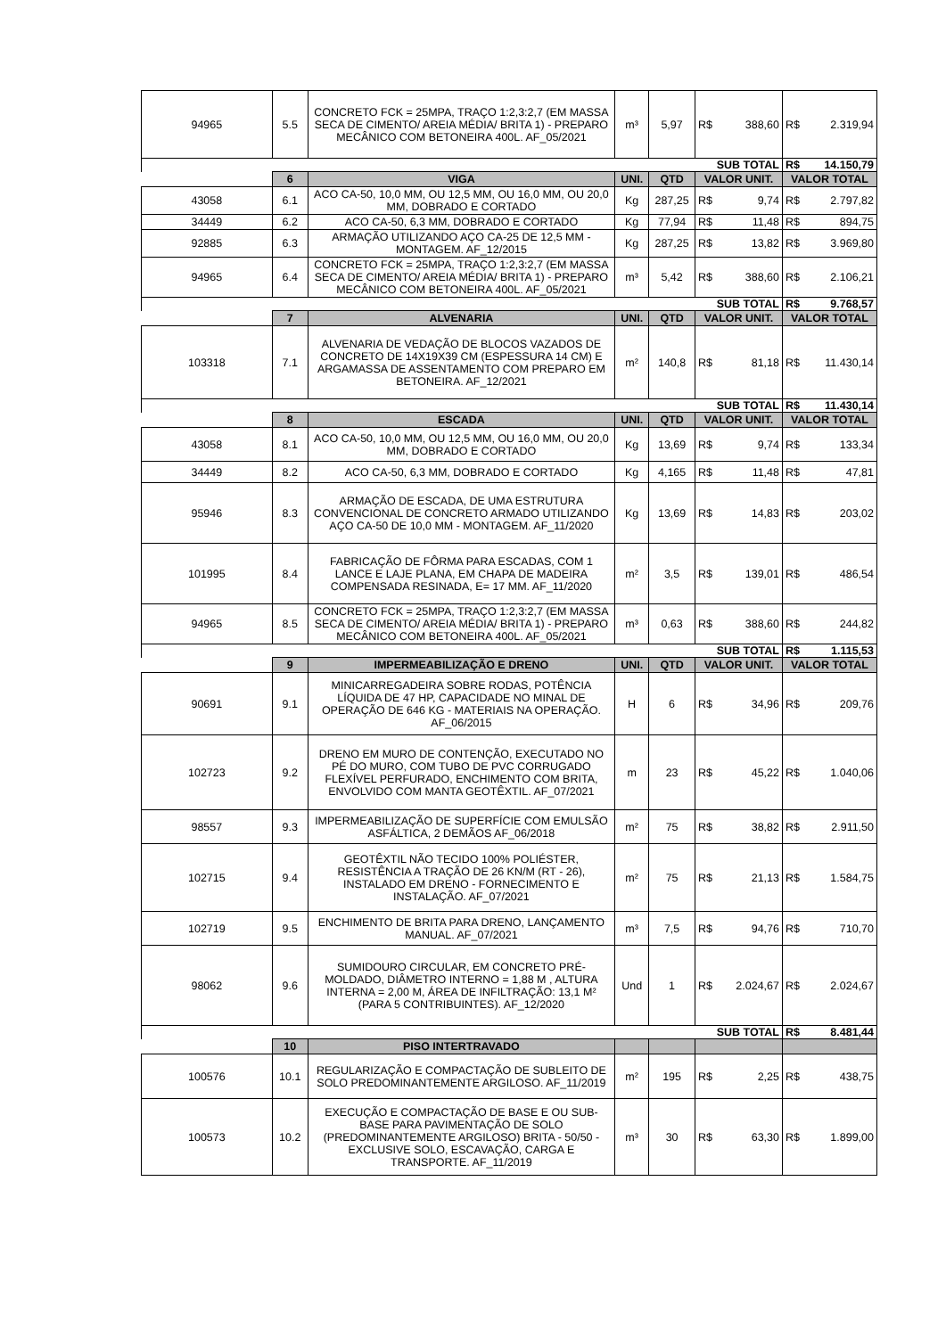| 94965 | 5.5 | CONCRETO FCK = 25MPA, TRAÇO 1:2,3:2,7 (EM MASSA SECA DE CIMENTO/ AREIA MÉDIA/ BRITA 1) - PREPARO MECÂNICO COM BETONEIRA 400L. AF_05/2021 | m³ | 5,97 | R$ | 388,60 | R$ | 2.319,94 |
| | | | | | SUB TOTAL | | R$ | 14.150,79 |
| | 6 | VIGA | UNI. | QTD | VALOR UNIT. | | VALOR TOTAL | |
| 43058 | 6.1 | ACO CA-50, 10,0 MM, OU 12,5 MM, OU 16,0 MM, OU 20,0 MM, DOBRADO E CORTADO | Kg | 287,25 | R$ | 9,74 | R$ | 2.797,82 |
| 34449 | 6.2 | ACO CA-50, 6,3 MM, DOBRADO E CORTADO | Kg | 77,94 | R$ | 11,48 | R$ | 894,75 |
| 92885 | 6.3 | ARMAÇÃO UTILIZANDO AÇO CA-25 DE 12,5 MM - MONTAGEM. AF_12/2015 | Kg | 287,25 | R$ | 13,82 | R$ | 3.969,80 |
| 94965 | 6.4 | CONCRETO FCK = 25MPA, TRAÇO 1:2,3:2,7 (EM MASSA SECA DE CIMENTO/ AREIA MÉDIA/ BRITA 1) - PREPARO MECÂNICO COM BETONEIRA 400L. AF_05/2021 | m³ | 5,42 | R$ | 388,60 | R$ | 2.106,21 |
| | | | | | SUB TOTAL | | R$ | 9.768,57 |
| | 7 | ALVENARIA | UNI. | QTD | VALOR UNIT. | | VALOR TOTAL | |
| 103318 | 7.1 | ALVENARIA DE VEDAÇÃO DE BLOCOS VAZADOS DE CONCRETO DE 14X19X39 CM (ESPESSURA 14 CM) E ARGAMASSA DE ASSENTAMENTO COM PREPARO EM BETONEIRA. AF_12/2021 | m² | 140,8 | R$ | 81,18 | R$ | 11.430,14 |
| | | | | | SUB TOTAL | | R$ | 11.430,14 |
| | 8 | ESCADA | UNI. | QTD | VALOR UNIT. | | VALOR TOTAL | |
| 43058 | 8.1 | ACO CA-50, 10,0 MM, OU 12,5 MM, OU 16,0 MM, OU 20,0 MM, DOBRADO E CORTADO | Kg | 13,69 | R$ | 9,74 | R$ | 133,34 |
| 34449 | 8.2 | ACO CA-50, 6,3 MM, DOBRADO E CORTADO | Kg | 4,165 | R$ | 11,48 | R$ | 47,81 |
| 95946 | 8.3 | ARMAÇÃO DE ESCADA, DE UMA ESTRUTURA CONVENCIONAL DE CONCRETO ARMADO UTILIZANDO AÇO CA-50 DE 10,0 MM - MONTAGEM. AF_11/2020 | Kg | 13,69 | R$ | 14,83 | R$ | 203,02 |
| 101995 | 8.4 | FABRICAÇÃO DE FÔRMA PARA ESCADAS, COM 1 LANCE E LAJE PLANA, EM CHAPA DE MADEIRA COMPENSADA RESINADA, E= 17 MM. AF_11/2020 | m² | 3,5 | R$ | 139,01 | R$ | 486,54 |
| 94965 | 8.5 | CONCRETO FCK = 25MPA, TRAÇO 1:2,3:2,7 (EM MASSA SECA DE CIMENTO/ AREIA MÉDIA/ BRITA 1) - PREPARO MECÂNICO COM BETONEIRA 400L. AF_05/2021 | m³ | 0,63 | R$ | 388,60 | R$ | 244,82 |
| | | | | | SUB TOTAL | | R$ | 1.115,53 |
| | 9 | IMPERMEABILIZAÇÃO E DRENO | UNI. | QTD | VALOR UNIT. | | VALOR TOTAL | |
| 90691 | 9.1 | MINICARREGADEIRA SOBRE RODAS, POTÊNCIA LÍQUIDA DE 47 HP, CAPACIDADE NO MINAL DE OPERAÇÃO DE 646 KG - MATERIAIS NA OPERAÇÃO. AF_06/2015 | H | 6 | R$ | 34,96 | R$ | 209,76 |
| 102723 | 9.2 | DRENO EM MURO DE CONTENÇÃO, EXECUTADO NO PÉ DO MURO, COM TUBO DE PVC CORRUGADO FLEXÍVEL PERFURADO, ENCHIMENTO COM BRITA, ENVOLVIDO COM MANTA GEOTÊXTIL. AF_07/2021 | m | 23 | R$ | 45,22 | R$ | 1.040,06 |
| 98557 | 9.3 | IMPERMEABILIZAÇÃO DE SUPERFÍCIE COM EMULSÃO ASFÁLTICA, 2 DEMÃOS AF_06/2018 | m² | 75 | R$ | 38,82 | R$ | 2.911,50 |
| 102715 | 9.4 | GEOTÊXTIL NÃO TECIDO 100% POLIÉSTER, RESISTÊNCIA A TRAÇÃO DE 26 KN/M (RT - 26), INSTALADO EM DRENO - FORNECIMENTO E INSTALAÇÃO. AF_07/2021 | m² | 75 | R$ | 21,13 | R$ | 1.584,75 |
| 102719 | 9.5 | ENCHIMENTO DE BRITA PARA DRENO, LANÇAMENTO MANUAL. AF_07/2021 | m³ | 7,5 | R$ | 94,76 | R$ | 710,70 |
| 98062 | 9.6 | SUMIDOURO CIRCULAR, EM CONCRETO PRÉ-MOLDADO, DIÂMETRO INTERNO = 1,88 M , ALTURA INTERNA = 2,00 M, ÁREA DE INFILTRAÇÃO: 13,1 M² (PARA 5 CONTRIBUINTES). AF_12/2020 | Und | 1 | R$ | 2.024,67 | R$ | 2.024,67 |
| | | | | | SUB TOTAL | | R$ | 8.481,44 |
| | 10 | PISO INTERTRAVADO | | | | | | |
| 100576 | 10.1 | REGULARIZAÇÃO E COMPACTAÇÃO DE SUBLEITO DE SOLO PREDOMINANTEMENTE ARGILOSO. AF_11/2019 | m² | 195 | R$ | 2,25 | R$ | 438,75 |
| 100573 | 10.2 | EXECUÇÃO E COMPACTAÇÃO DE BASE E OU SUB-BASE PARA PAVIMENTAÇÃO DE SOLO (PREDOMINANTEMENTE ARGILOSO) BRITA - 50/50 - EXCLUSIVE SOLO, ESCAVAÇÃO, CARGA E TRANSPORTE. AF_11/2019 | m³ | 30 | R$ | 63,30 | R$ | 1.899,00 |